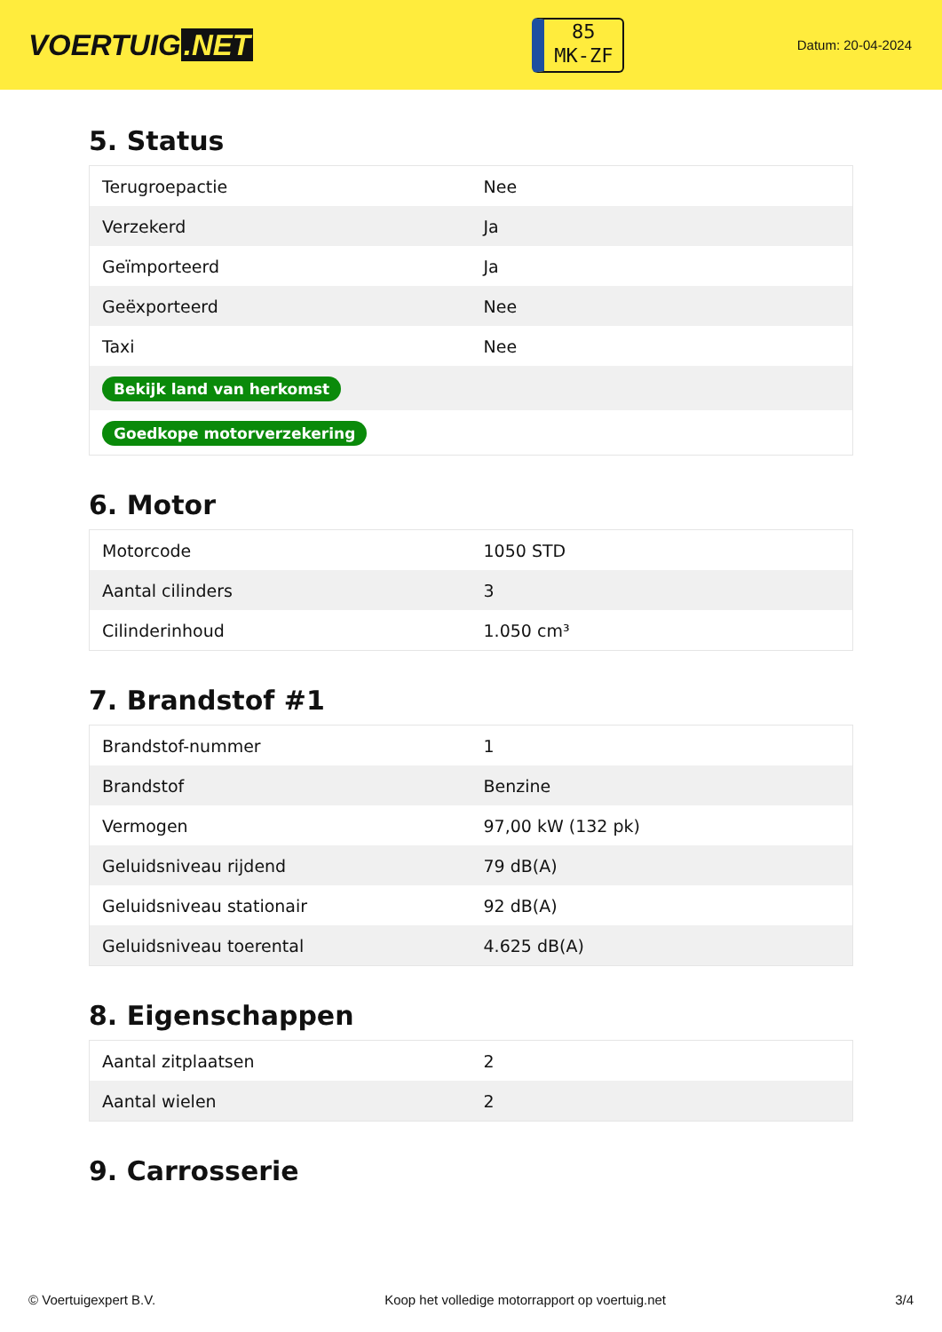VOERTUIG.NET
85
MK-ZF
Datum: 20-04-2024
5. Status
| Terugroepactie | Nee |
| Verzekerd | Ja |
| Geïmporteerd | Ja |
| Geëxporteerd | Nee |
| Taxi | Nee |
| Bekijk land van herkomst | |
| Goedkope motorverzekering | |
6. Motor
| Motorcode | 1050 STD |
| Aantal cilinders | 3 |
| Cilinderinhoud | 1.050 cm³ |
7. Brandstof #1
| Brandstof-nummer | 1 |
| Brandstof | Benzine |
| Vermogen | 97,00 kW (132 pk) |
| Geluidsniveau rijdend | 79 dB(A) |
| Geluidsniveau stationair | 92 dB(A) |
| Geluidsniveau toerental | 4.625 dB(A) |
8. Eigenschappen
| Aantal zitplaatsen | 2 |
| Aantal wielen | 2 |
9. Carrosserie
© Voertuigexpert B.V. Koop het volledige motorrapport op voertuig.net 3/4